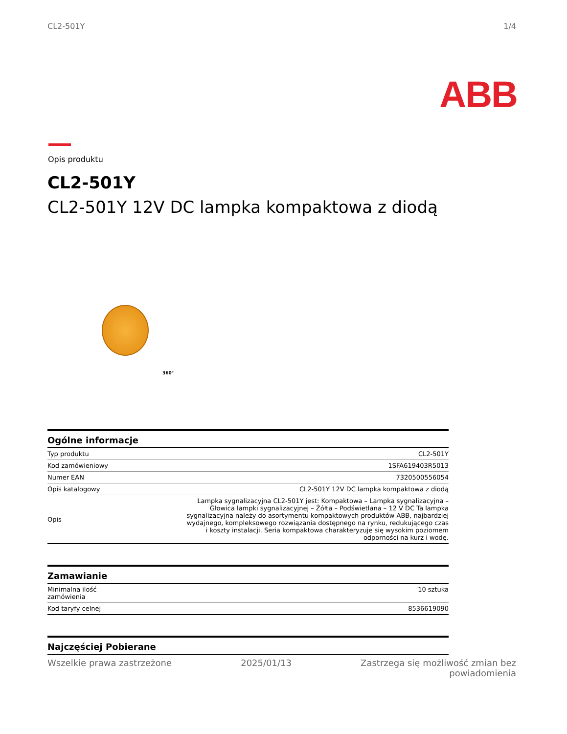CL2-501Y 1/4
ABB
Opis produktu
CL2-501Y
CL2-501Y 12V DC lampka kompaktowa z diodą
360°
| Ogólne informacje | |
| --- | --- |
| Typ produktu | CL2-501Y |
| Kod zamówieniowy | 1SFA619403R5013 |
| Numer EAN | 7320500556054 |
| Opis katalogowy | CL2-501Y 12V DC lampka kompaktowa z diodą |
| Opis | Lampka sygnalizacyjna CL2-501Y jest: Kompaktowa – Lampka sygnalizacyjna – Głowica lampki sygnalizacyjnej – Żółta – Podświetlana – 12 V DC Ta lampka sygnalizacyjna należy do asortymentu kompaktowych produktów ABB, najbardziej wydajnego, kompleksowego rozwiązania dostępnego na rynku, redukującego czas i koszty instalacji. Seria kompaktowa charakteryzuje się wysokim poziomem odporności na kurz i wodę. |
| Zamawianie | |
| --- | --- |
| Minimalna ilość zamówienia | 10 sztuka |
| Kod taryfy celnej | 8536619090 |
| Najczęściej Pobierane |
| --- |
Wszelkie prawa zastrzeżone 2025/01/13 Zastrzega się możliwość zmian bez
powiadomienia